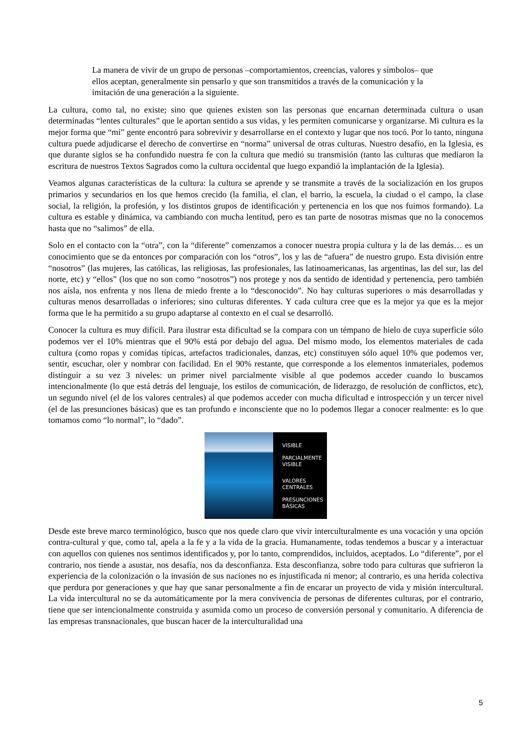La manera de vivir de un grupo de personas –comportamientos, creencias, valores y símbolos– que ellos aceptan, generalmente sin pensarlo y que son transmitidos a través de la comunicación y la imitación de una generación a la siguiente.
La cultura, como tal, no existe; sino que quienes existen son las personas que encarnan determinada cultura o usan determinadas “lentes culturales” que le aportan sentido a sus vidas, y les permiten comunicarse y organizarse. Mi cultura es la mejor forma que “mi” gente encontró para sobrevivir y desarrollarse en el contexto y lugar que nos tocó. Por lo tanto, ninguna cultura puede adjudicarse el derecho de convertirse en “norma” universal de otras culturas. Nuestro desafío, en la Iglesia, es que durante siglos se ha confundido nuestra fe con la cultura que medió su transmisión (tanto las culturas que mediaron la escritura de nuestros Textos Sagrados como la cultura occidental que luego expandió la implantación de la Iglesia).
Veamos algunas características de la cultura: la cultura se aprende y se transmite a través de la socialización en los grupos primarios y secundarios en los que hemos crecido (la familia, el clan, el barrio, la escuela, la ciudad o el campo, la clase social, la religión, la profesión, y los distintos grupos de identificación y pertenencia en los que nos fuimos formando). La cultura es estable y dinámica, va cambiando con mucha lentitud, pero es tan parte de nosotras mismas que no la conocemos hasta que no “salimos” de ella.
Solo en el contacto con la “otra”, con la “diferente” comenzamos a conocer nuestra propia cultura y la de las demás… es un conocimiento que se da entonces por comparación con los “otros”, los y las de “afuera” de nuestro grupo. Esta división entre “nosotros” (las mujeres, las católicas, las religiosas, las profesionales, las latinoamericanas, las argentinas, las del sur, las del norte, etc) y “ellos” (los que no son como “nosotros”) nos protege y nos da sentido de identidad y pertenencia, pero también nos aísla, nos enfrenta y nos llena de miedo frente a lo “desconocido”. No hay culturas superiores o más desarrolladas y culturas menos desarrolladas o inferiores; sino culturas diferentes. Y cada cultura cree que es la mejor ya que es la mejor forma que le ha permitido a su grupo adaptarse al contexto en el cual se desarrolló.
Conocer la cultura es muy difícil. Para ilustrar esta dificultad se la compara con un témpano de hielo de cuya superficie sólo podemos ver el 10% mientras que el 90% está por debajo del agua. Del mismo modo, los elementos materiales de cada cultura (como ropas y comidas típicas, artefactos tradicionales, danzas, etc) constituyen sólo aquel 10% que podemos ver, sentir, escuchar, oler y nombrar con facilidad. En el 90% restante, que corresponde a los elementos inmateriales, podemos distinguir a su vez 3 niveles: un primer nivel parcialmente visible al que podemos acceder cuando lo buscamos intencionalmente (lo que está detrás del lenguaje, los estilos de comunicación, de liderazgo, de resolución de conflictos, etc), un segundo nivel (el de los valores centrales) al que podemos acceder con mucha dificultad e introspección y un tercer nivel (el de las presunciones básicas) que es tan profundo e inconsciente que no lo podemos llegar a conocer realmente: es lo que tomamos como “lo normal”, lo “dado”.
VISIBLE
PARCIALMENTE
VISIBLE
VALORES
CENTRALES
PRESUNCIONES
BÁSICAS
Desde este breve marco terminológico, busco que nos quede claro que vivir interculturalmente es una vocación y una opción contra-cultural y que, como tal, apela a la fe y a la vida de la gracia. Humanamente, todas tendemos a buscar y a interactuar con aquellos con quienes nos sentimos identificados y, por lo tanto, comprendidos, incluidos, aceptados. Lo “diferente”, por el contrario, nos tiende a asustar, nos desafía, nos da desconfianza. Esta desconfianza, sobre todo para culturas que sufrieron la experiencia de la colonización o la invasión de sus naciones no es injustificada ni menor; al contrario, es una herida colectiva que perdura por generaciones y que hay que sanar personalmente a fin de encarar un proyecto de vida y misión intercultural. La vida intercultural no se da automáticamente por la mera convivencia de personas de diferentes culturas, por el contrario, tiene que ser intencionalmente construida y asumida como un proceso de conversión personal y comunitario. A diferencia de las empresas transnacionales, que buscan hacer de la interculturalidad una
5